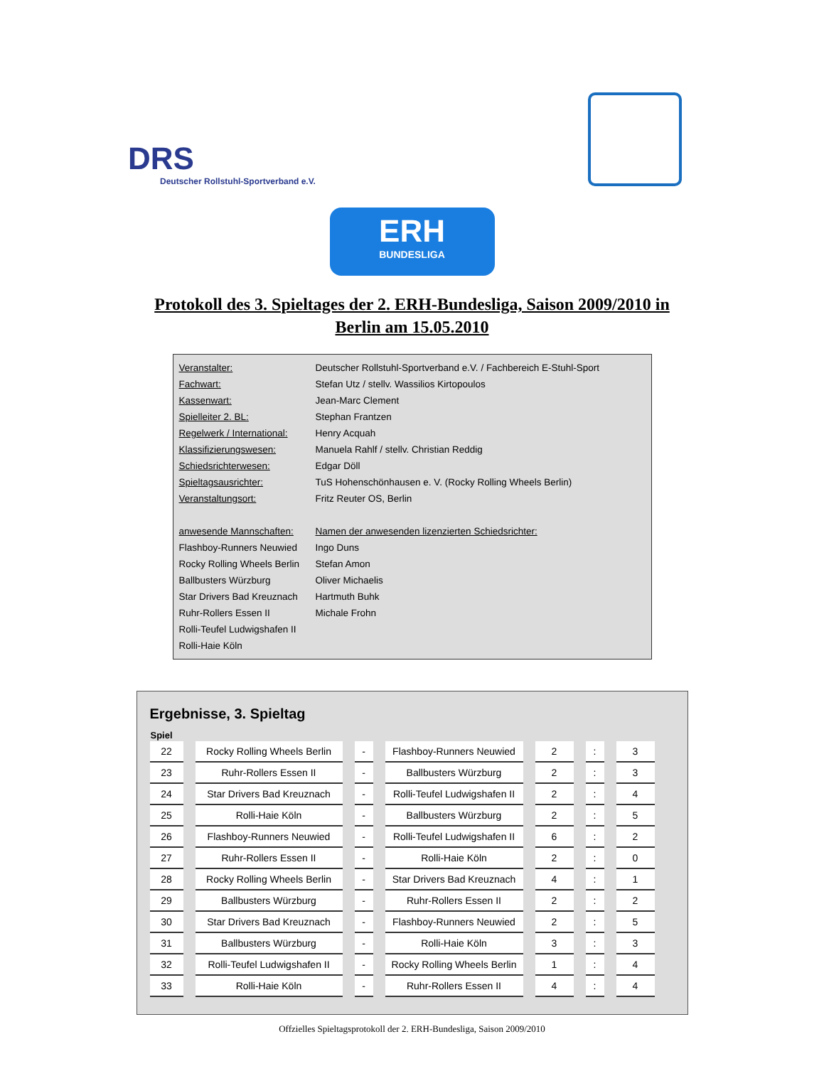DRS
Deutscher Rollstuhl-Sportverband e.V.
ERH
BUNDESLIGA
Protokoll des 3. Spieltages der 2. ERH-Bundesliga, Saison 2009/2010 in
Berlin am 15.05.2010
| Veranstalter: | Deutscher Rollstuhl-Sportverband e.V. / Fachbereich E-Stuhl-Sport |
| Fachwart: | Stefan Utz / stellv. Wassilios Kirtopoulos |
| Kassenwart: | Jean-Marc Clement |
| Spielleiter 2. BL: | Stephan Frantzen |
| Regelwerk / International: | Henry Acquah |
| Klassifizierungswesen: | Manuela Rahlf / stellv. Christian Reddig |
| Schiedsrichterwesen: | Edgar Döll |
| Spieltagsausrichter: | TuS Hohenschönhausen e. V. (Rocky Rolling Wheels Berlin) |
| Veranstaltungsort: | Fritz Reuter OS, Berlin |
| anwesende Mannschaften: | Namen der anwesenden lizenzierten Schiedsrichter: |
| Flashboy-Runners Neuwied | Ingo Duns |
| Rocky Rolling Wheels Berlin | Stefan Amon |
| Ballbusters Würzburg | Oliver Michaelis |
| Star Drivers Bad Kreuznach | Hartmuth Buhk |
| Ruhr-Rollers Essen II | Michale Frohn |
| Rolli-Teufel Ludwigshafen II | |
| Rolli-Haie Köln | |
Ergebnisse, 3. Spieltag
| Spiel | | | | | | |
| --- | --- | --- | --- | --- | --- | --- |
| 22 | Rocky Rolling Wheels Berlin | - | Flashboy-Runners Neuwied | 2 | : | 3 |
| 23 | Ruhr-Rollers Essen II | - | Ballbusters Würzburg | 2 | : | 3 |
| 24 | Star Drivers Bad Kreuznach | - | Rolli-Teufel Ludwigshafen II | 2 | : | 4 |
| 25 | Rolli-Haie Köln | - | Ballbusters Würzburg | 2 | : | 5 |
| 26 | Flashboy-Runners Neuwied | - | Rolli-Teufel Ludwigshafen II | 6 | : | 2 |
| 27 | Ruhr-Rollers Essen II | - | Rolli-Haie Köln | 2 | : | 0 |
| 28 | Rocky Rolling Wheels Berlin | - | Star Drivers Bad Kreuznach | 4 | : | 1 |
| 29 | Ballbusters Würzburg | - | Ruhr-Rollers Essen II | 2 | : | 2 |
| 30 | Star Drivers Bad Kreuznach | - | Flashboy-Runners Neuwied | 2 | : | 5 |
| 31 | Ballbusters Würzburg | - | Rolli-Haie Köln | 3 | : | 3 |
| 32 | Rolli-Teufel Ludwigshafen II | - | Rocky Rolling Wheels Berlin | 1 | : | 4 |
| 33 | Rolli-Haie Köln | - | Ruhr-Rollers Essen II | 4 | : | 4 |
Offzielles Spieltagsprotokoll der 2. ERH-Bundesliga, Saison 2009/2010